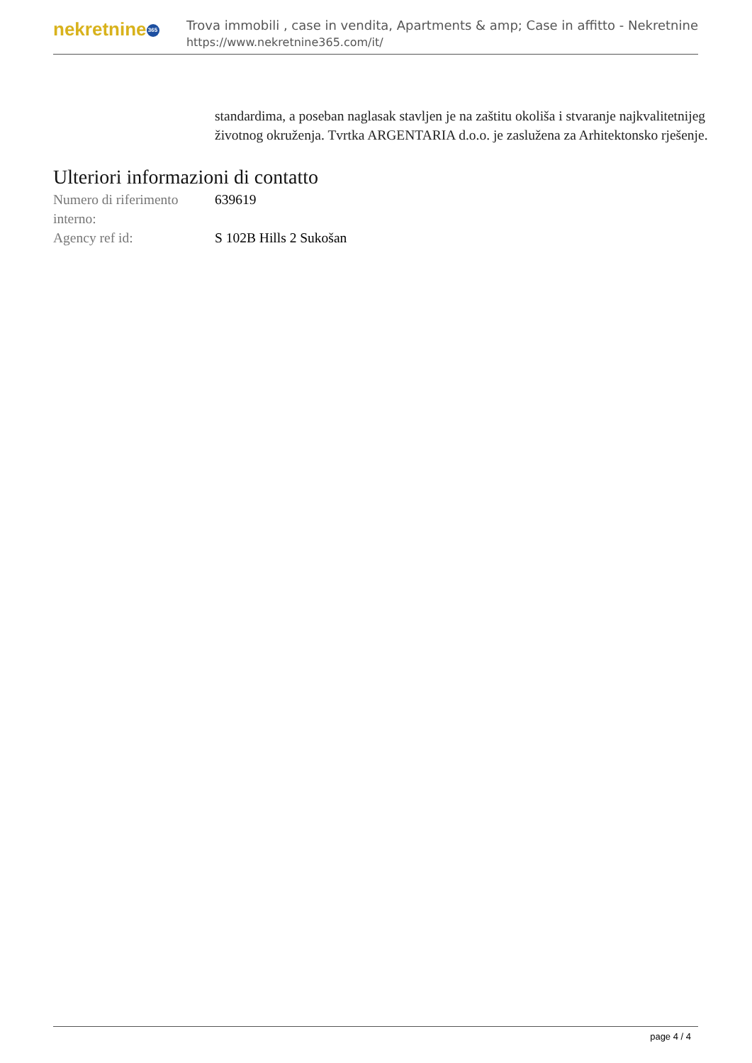nekretnine 365
Trova immobili , case in vendita, Apartments & amp; Case in affitto - Nekretnine
https://www.nekretnine365.com/it/
standardima, a poseban naglasak stavljen je na zaštitu okoliša i stvaranje najkvalitetnijeg životnog okruženja. Tvrtka ARGENTARIA d.o.o. je zaslužena za Arhitektonsko rješenje.
Ulteriori informazioni di contatto
| Numero di riferimento interno: | 639619 |
| Agency ref id: | S 102B Hills 2 Sukošan |
page 4 / 4